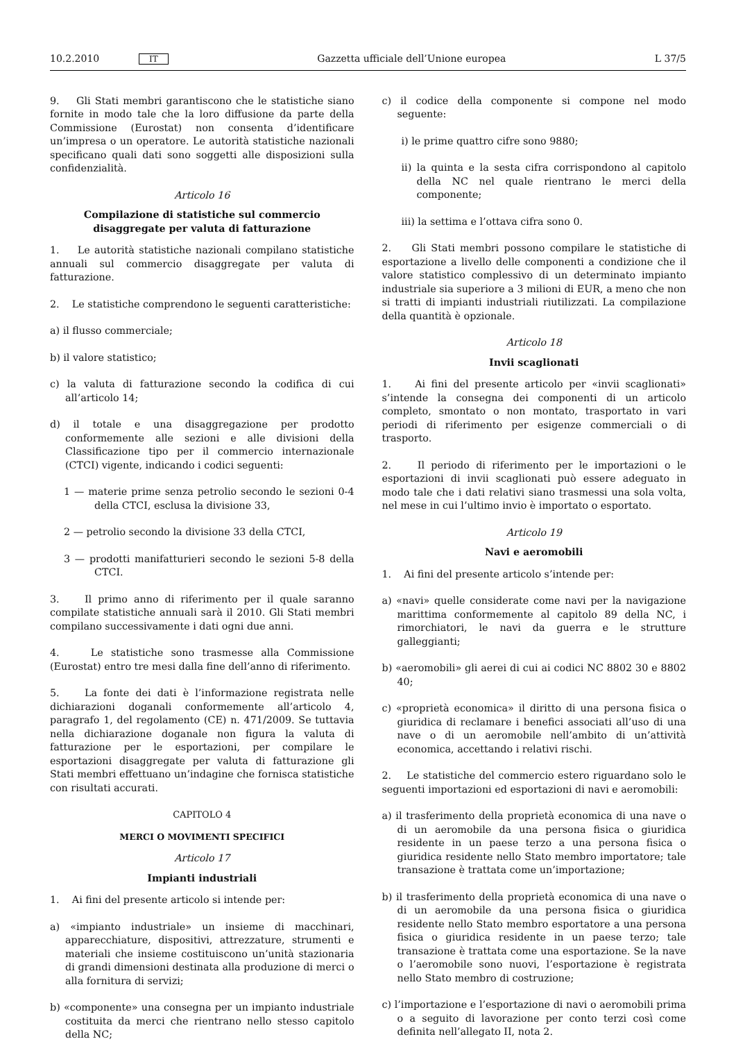10.2.2010 IT Gazzetta ufficiale dell’Unione europea L 37/5
9. Gli Stati membri garantiscono che le statistiche siano fornite in modo tale che la loro diffusione da parte della Commissione (Eurostat) non consenta d’identificare un’impresa o un operatore. Le autorità statistiche nazionali specificano quali dati sono soggetti alle disposizioni sulla confidenzialità.
Articolo 16
Compilazione di statistiche sul commercio disaggregate per valuta di fatturazione
1. Le autorità statistiche nazionali compilano statistiche annuali sul commercio disaggregate per valuta di fatturazione.
2. Le statistiche comprendono le seguenti caratteristiche:
a) il flusso commerciale;
b) il valore statistico;
c) la valuta di fatturazione secondo la codifica di cui all’articolo 14;
d) il totale e una disaggregazione per prodotto conformemente alle sezioni e alle divisioni della Classificazione tipo per il commercio internazionale (CTCI) vigente, indicando i codici seguenti:
1 — materie prime senza petrolio secondo le sezioni 0-4 della CTCI, esclusa la divisione 33,
2 — petrolio secondo la divisione 33 della CTCI,
3 — prodotti manifatturieri secondo le sezioni 5-8 della CTCI.
3. Il primo anno di riferimento per il quale saranno compilate statistiche annuali sarà il 2010. Gli Stati membri compilano successivamente i dati ogni due anni.
4. Le statistiche sono trasmesse alla Commissione (Eurostat) entro tre mesi dalla fine dell’anno di riferimento.
5. La fonte dei dati è l’informazione registrata nelle dichiarazioni doganali conformemente all’articolo 4, paragrafo 1, del regolamento (CE) n. 471/2009. Se tuttavia nella dichiarazione doganale non figura la valuta di fatturazione per le esportazioni, per compilare le esportazioni disaggregate per valuta di fatturazione gli Stati membri effettuano un’indagine che fornisca statistiche con risultati accurati.
CAPITOLO 4
MERCI O MOVIMENTI SPECIFICI
Articolo 17
Impianti industriali
1. Ai fini del presente articolo si intende per:
a) «impianto industriale» un insieme di macchinari, apparecchiature, dispositivi, attrezzature, strumenti e materiali che insieme costituiscono un’unità stazionaria di grandi dimensioni destinata alla produzione di merci o alla fornitura di servizi;
b) «componente» una consegna per un impianto industriale costituita da merci che rientrano nello stesso capitolo della NC;
c) il codice della componente si compone nel modo seguente:
i) le prime quattro cifre sono 9880;
ii) la quinta e la sesta cifra corrispondono al capitolo della NC nel quale rientrano le merci della componente;
iii) la settima e l’ottava cifra sono 0.
2. Gli Stati membri possono compilare le statistiche di esportazione a livello delle componenti a condizione che il valore statistico complessivo di un determinato impianto industriale sia superiore a 3 milioni di EUR, a meno che non si tratti di impianti industriali riutilizzati. La compilazione della quantità è opzionale.
Articolo 18
Invii scaglionati
1. Ai fini del presente articolo per «invii scaglionati» s’intende la consegna dei componenti di un articolo completo, smontato o non montato, trasportato in vari periodi di riferimento per esigenze commerciali o di trasporto.
2. Il periodo di riferimento per le importazioni o le esportazioni di invii scaglionati può essere adeguato in modo tale che i dati relativi siano trasmessi una sola volta, nel mese in cui l’ultimo invio è importato o esportato.
Articolo 19
Navi e aeromobili
1. Ai fini del presente articolo s’intende per:
a) «navi» quelle considerate come navi per la navigazione marittima conformemente al capitolo 89 della NC, i rimorchiatori, le navi da guerra e le strutture galleggianti;
b) «aeromobili» gli aerei di cui ai codici NC 8802 30 e 8802 40;
c) «proprietà economica» il diritto di una persona fisica o giuridica di reclamare i benefici associati all’uso di una nave o di un aeromobile nell’ambito di un’attività economica, accettando i relativi rischi.
2. Le statistiche del commercio estero riguardano solo le seguenti importazioni ed esportazioni di navi e aeromobili:
a) il trasferimento della proprietà economica di una nave o di un aeromobile da una persona fisica o giuridica residente in un paese terzo a una persona fisica o giuridica residente nello Stato membro importatore; tale transazione è trattata come un’importazione;
b) il trasferimento della proprietà economica di una nave o di un aeromobile da una persona fisica o giuridica residente nello Stato membro esportatore a una persona fisica o giuridica residente in un paese terzo; tale transazione è trattata come una esportazione. Se la nave o l’aeromobile sono nuovi, l’esportazione è registrata nello Stato membro di costruzione;
c) l’importazione e l’esportazione di navi o aeromobili prima o a seguito di lavorazione per conto terzi così come definita nell’allegato II, nota 2.